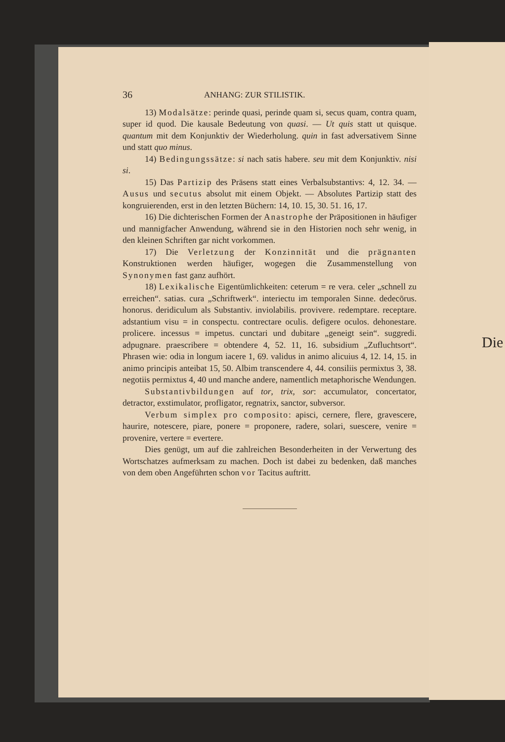Die
36 ANHANG: ZUR STILISTIK.
13) Modalsätze: perinde quasi, perinde quam si, secus quam, contra quam, super id quod. Die kausale Bedeutung von quasi. — Ut quis statt ut quisque. quantum mit dem Konjunktiv der Wiederholung. quin in fast adversativem Sinne und statt quo minus.
14) Bedingungssätze: si nach satis habere. seu mit dem Konjunktiv. nisi si.
15) Das Partizip des Präsens statt eines Verbalsubstantivs: 4, 12. 34. — Ausus und secutus absolut mit einem Objekt. — Absolutes Partizip statt des kongruierenden, erst in den letzten Büchern: 14, 10. 15, 30. 51. 16, 17.
16) Die dichterischen Formen der Anastrophe der Präpositionen in häufiger und mannigfacher Anwendung, während sie in den Historien noch sehr wenig, in den kleinen Schriften gar nicht vorkommen.
17) Die Verletzung der Konzinnität und die prägnanten Konstruktionen werden häufiger, wogegen die Zusammenstellung von Synonymen fast ganz aufhört.
18) Lexikalische Eigentümlichkeiten: ceterum = re vera. celer „schnell zu erreichen“. satias. cura „Schriftwerk“. interiectu im temporalen Sinne. dedecōrus. honorus. deridiculum als Substantiv. inviolabilis. provivere. redemptare. receptare. adstantium visu = in conspectu. contrectare oculis. defigere oculos. dehonestare. prolicere. incessus = impetus. cunctari und dubitare „geneigt sein“. suggredi. adpugnare. praescribere = obtendere 4, 52. 11, 16. subsidium „Zufluchtsort“. Phrasen wie: odia in longum iacere 1, 69. validus in animo alicuius 4, 12. 14, 15. in animo principis anteibat 15, 50. Albim transcendere 4, 44. consiliis permixtus 3, 38. negotiis permixtus 4, 40 und manche andere, namentlich metaphorische Wendungen.
Substantivbildungen auf tor, trix, sor: accumulator, concertator, detractor, exstimulator, profligator, regnatrix, sanctor, subversor.
Verbum simplex pro composito: apisci, cernere, flere, gravescere, haurire, notescere, piare, ponere = proponere, radere, solari, suescere, venire = provenire, vertere = evertere.
Dies genügt, um auf die zahlreichen Besonderheiten in der Verwertung des Wortschatzes aufmerksam zu machen. Doch ist dabei zu bedenken, daß manches von dem oben Angeführten schon vor Tacitus auftritt.